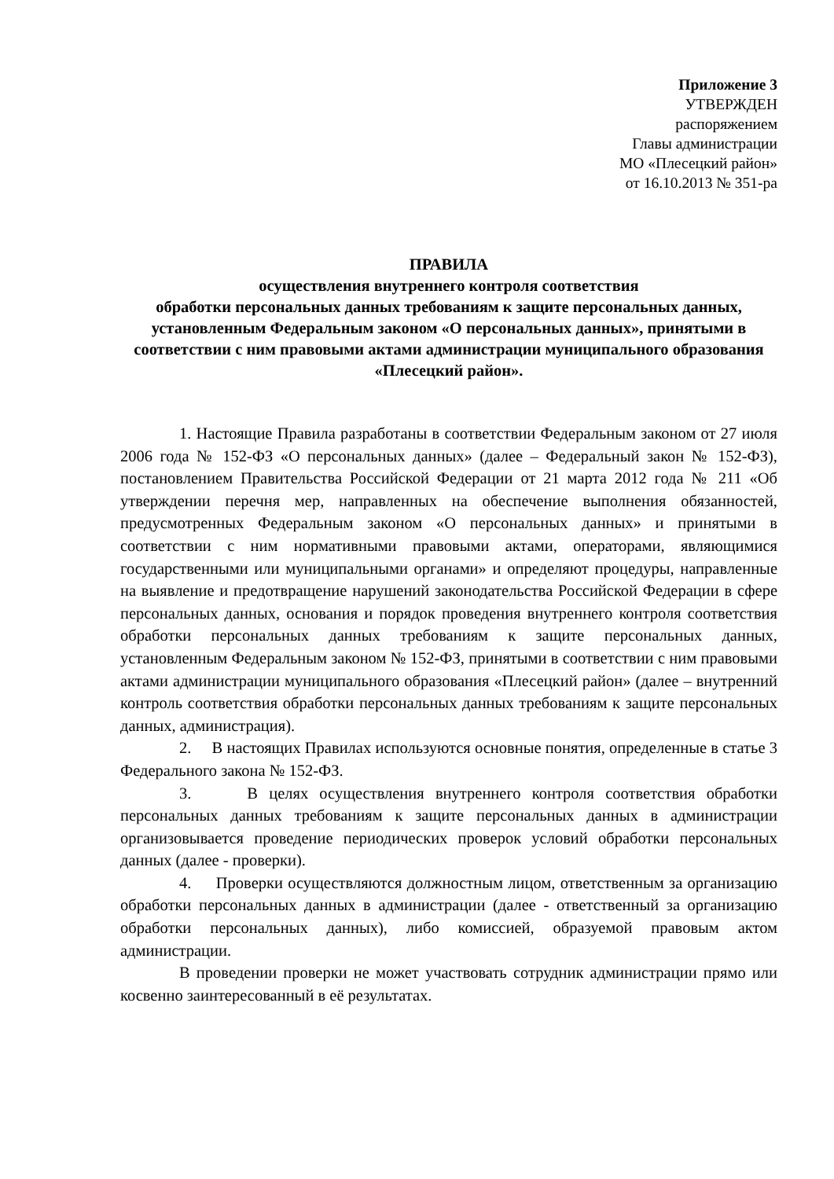Приложение 3
УТВЕРЖДЕН
распоряжением
Главы администрации
МО «Плесецкий район»
от 16.10.2013 № 351-ра
ПРАВИЛА
осуществления внутреннего контроля соответствия
обработки персональных данных требованиям к защите персональных данных, установленным Федеральным законом «О персональных данных», принятыми в соответствии с ним правовыми актами администрации муниципального образования «Плесецкий район».
1. Настоящие Правила разработаны в соответствии Федеральным законом от 27 июля 2006 года № 152-ФЗ «О персональных данных» (далее – Федеральный закон № 152-ФЗ), постановлением Правительства Российской Федерации от 21 марта 2012 года № 211 «Об утверждении перечня мер, направленных на обеспечение выполнения обязанностей, предусмотренных Федеральным законом «О персональных данных» и принятыми в соответствии с ним нормативными правовыми актами, операторами, являющимися государственными или муниципальными органами» и определяют процедуры, направленные на выявление и предотвращение нарушений законодательства Российской Федерации в сфере персональных данных, основания и порядок проведения внутреннего контроля соответствия обработки персональных данных требованиям к защите персональных данных, установленным Федеральным законом № 152-ФЗ, принятыми в соответствии с ним правовыми актами администрации муниципального образования «Плесецкий район» (далее – внутренний контроль соответствия обработки персональных данных требованиям к защите персональных данных, администрация).
2. В настоящих Правилах используются основные понятия, определенные в статье 3 Федерального закона № 152-ФЗ.
3. В целях осуществления внутреннего контроля соответствия обработки персональных данных требованиям к защите персональных данных в администрации организовывается проведение периодических проверок условий обработки персональных данных (далее - проверки).
4. Проверки осуществляются должностным лицом, ответственным за организацию обработки персональных данных в администрации (далее - ответственный за организацию обработки персональных данных), либо комиссией, образуемой правовым актом администрации.
В проведении проверки не может участвовать сотрудник администрации прямо или косвенно заинтересованный в её результатах.